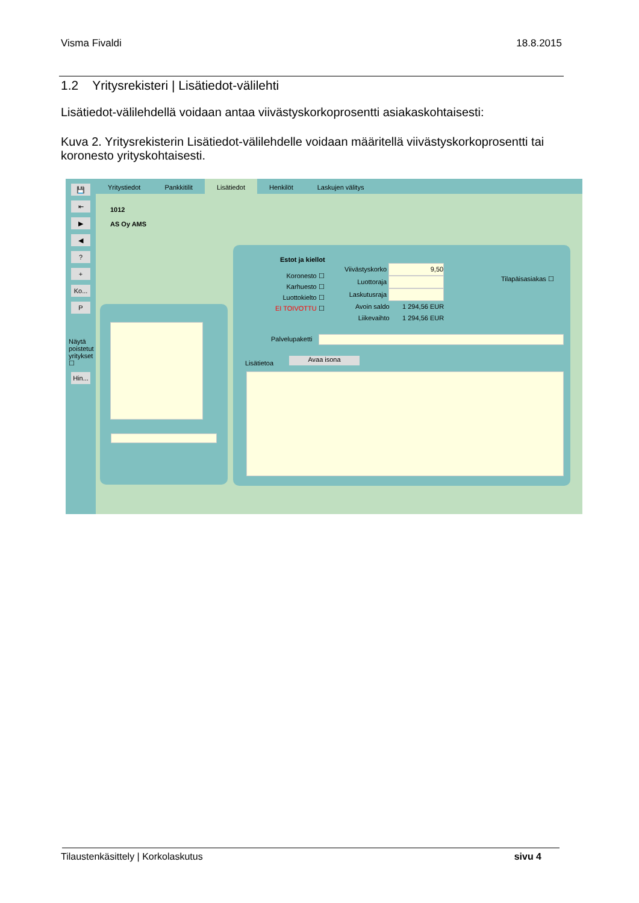Visma Fivaldi 18.8.2015
1.2 Yritysrekisteri | Lisätiedot-välilehti
Lisätiedot-välilehdellä voidaan antaa viivästyskorkoprosentti asiakaskohtaisesti:
Kuva 2. Yritysrekisterin Lisätiedot-välilehdelle voidaan määritellä viivästyskorkoprosentti tai koronesto yrityskohtaisesti.
💾
⇤
▶
◀?
+
Ko...
P
Näytä poistetut yritykset ☐
Hin...
Yritystiedot Pankkitilit Lisätiedot Henkilöt Laskujen välitys
1012
AS Oy AMS
Estot ja kiellot
Koronesto ☐
Karhuesto ☐
Luottokielto ☐
EI TOIVOTTU ☐
Viivästyskorko 9,50
Luottoraja
Laskutusraja
Avoin saldo 1 294,56 EUR
Liikevaihto 1 294,56 EUR
Tilapäisasiakas ☐
Palvelupaketti
Lisätietoa Avaa isona
Tilaustenkäsittely | Korkolaskutus sivu 4